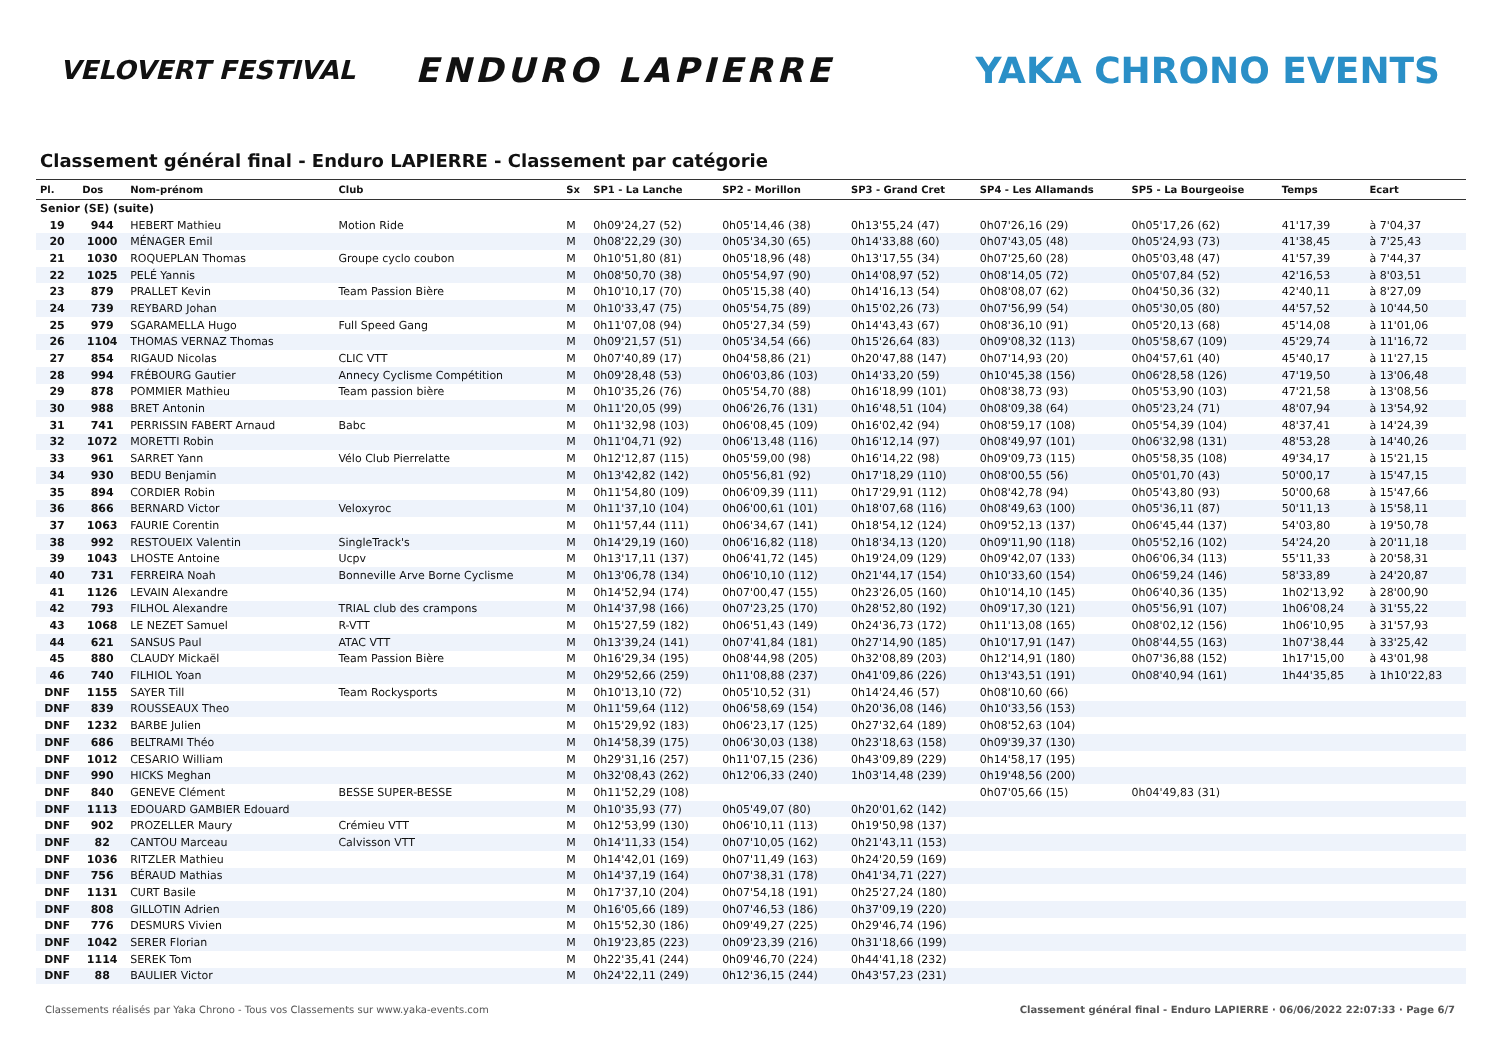VELOVERT FESTIVAL
ENDURO LAPIERRE YAKA CHRONO EVENTS
Classement général final - Enduro LAPIERRE - Classement par catégorie
| Pl. | Dos | Nom-prénom | Club | Sx | SP1 - La Lanche | SP2 - Morillon | SP3 - Grand Cret | SP4 - Les Allamands | SP5 - La Bourgeoise | Temps | Ecart |
| --- | --- | --- | --- | --- | --- | --- | --- | --- | --- | --- | --- |
| Senior (SE) (suite) | | | | | | | | | | | |
| 19 | 944 | HEBERT Mathieu | Motion Ride | M | 0h09'24,27 (52) | 0h05'14,46 (38) | 0h13'55,24 (47) | 0h07'26,16 (29) | 0h05'17,26 (62) | 41'17,39 | à 7'04,37 |
| 20 | 1000 | MÉNAGER Emil | | M | 0h08'22,29 (30) | 0h05'34,30 (65) | 0h14'33,88 (60) | 0h07'43,05 (48) | 0h05'24,93 (73) | 41'38,45 | à 7'25,43 |
| 21 | 1030 | ROQUEPLAN Thomas | Groupe cyclo coubon | M | 0h10'51,80 (81) | 0h05'18,96 (48) | 0h13'17,55 (34) | 0h07'25,60 (28) | 0h05'03,48 (47) | 41'57,39 | à 7'44,37 |
| 22 | 1025 | PELÉ Yannis | | M | 0h08'50,70 (38) | 0h05'54,97 (90) | 0h14'08,97 (52) | 0h08'14,05 (72) | 0h05'07,84 (52) | 42'16,53 | à 8'03,51 |
| 23 | 879 | PRALLET Kevin | Team Passion Bière | M | 0h10'10,17 (70) | 0h05'15,38 (40) | 0h14'16,13 (54) | 0h08'08,07 (62) | 0h04'50,36 (32) | 42'40,11 | à 8'27,09 |
| 24 | 739 | REYBARD Johan | | M | 0h10'33,47 (75) | 0h05'54,75 (89) | 0h15'02,26 (73) | 0h07'56,99 (54) | 0h05'30,05 (80) | 44'57,52 | à 10'44,50 |
| 25 | 979 | SGARAMELLA Hugo | Full Speed Gang | M | 0h11'07,08 (94) | 0h05'27,34 (59) | 0h14'43,43 (67) | 0h08'36,10 (91) | 0h05'20,13 (68) | 45'14,08 | à 11'01,06 |
| 26 | 1104 | THOMAS VERNAZ Thomas | | M | 0h09'21,57 (51) | 0h05'34,54 (66) | 0h15'26,64 (83) | 0h09'08,32 (113) | 0h05'58,67 (109) | 45'29,74 | à 11'16,72 |
| 27 | 854 | RIGAUD Nicolas | CLIC VTT | M | 0h07'40,89 (17) | 0h04'58,86 (21) | 0h20'47,88 (147) | 0h07'14,93 (20) | 0h04'57,61 (40) | 45'40,17 | à 11'27,15 |
| 28 | 994 | FRÉBOURG Gautier | Annecy Cyclisme Compétition | M | 0h09'28,48 (53) | 0h06'03,86 (103) | 0h14'33,20 (59) | 0h10'45,38 (156) | 0h06'28,58 (126) | 47'19,50 | à 13'06,48 |
| 29 | 878 | POMMIER Mathieu | Team passion bière | M | 0h10'35,26 (76) | 0h05'54,70 (88) | 0h16'18,99 (101) | 0h08'38,73 (93) | 0h05'53,90 (103) | 47'21,58 | à 13'08,56 |
| 30 | 988 | BRET Antonin | | M | 0h11'20,05 (99) | 0h06'26,76 (131) | 0h16'48,51 (104) | 0h08'09,38 (64) | 0h05'23,24 (71) | 48'07,94 | à 13'54,92 |
| 31 | 741 | PERRISSIN FABERT Arnaud | Babc | M | 0h11'32,98 (103) | 0h06'08,45 (109) | 0h16'02,42 (94) | 0h08'59,17 (108) | 0h05'54,39 (104) | 48'37,41 | à 14'24,39 |
| 32 | 1072 | MORETTI Robin | | M | 0h11'04,71 (92) | 0h06'13,48 (116) | 0h16'12,14 (97) | 0h08'49,97 (101) | 0h06'32,98 (131) | 48'53,28 | à 14'40,26 |
| 33 | 961 | SARRET Yann | Vélo Club Pierrelatte | M | 0h12'12,87 (115) | 0h05'59,00 (98) | 0h16'14,22 (98) | 0h09'09,73 (115) | 0h05'58,35 (108) | 49'34,17 | à 15'21,15 |
| 34 | 930 | BEDU Benjamin | | M | 0h13'42,82 (142) | 0h05'56,81 (92) | 0h17'18,29 (110) | 0h08'00,55 (56) | 0h05'01,70 (43) | 50'00,17 | à 15'47,15 |
| 35 | 894 | CORDIER Robin | | M | 0h11'54,80 (109) | 0h06'09,39 (111) | 0h17'29,91 (112) | 0h08'42,78 (94) | 0h05'43,80 (93) | 50'00,68 | à 15'47,66 |
| 36 | 866 | BERNARD Victor | Veloxyroc | M | 0h11'37,10 (104) | 0h06'00,61 (101) | 0h18'07,68 (116) | 0h08'49,63 (100) | 0h05'36,11 (87) | 50'11,13 | à 15'58,11 |
| 37 | 1063 | FAURIE Corentin | | M | 0h11'57,44 (111) | 0h06'34,67 (141) | 0h18'54,12 (124) | 0h09'52,13 (137) | 0h06'45,44 (137) | 54'03,80 | à 19'50,78 |
| 38 | 992 | RESTOUEIX Valentin | SingleTrack's | M | 0h14'29,19 (160) | 0h06'16,82 (118) | 0h18'34,13 (120) | 0h09'11,90 (118) | 0h05'52,16 (102) | 54'24,20 | à 20'11,18 |
| 39 | 1043 | LHOSTE Antoine | Ucpv | M | 0h13'17,11 (137) | 0h06'41,72 (145) | 0h19'24,09 (129) | 0h09'42,07 (133) | 0h06'06,34 (113) | 55'11,33 | à 20'58,31 |
| 40 | 731 | FERREIRA Noah | Bonneville Arve Borne Cyclisme | M | 0h13'06,78 (134) | 0h06'10,10 (112) | 0h21'44,17 (154) | 0h10'33,60 (154) | 0h06'59,24 (146) | 58'33,89 | à 24'20,87 |
| 41 | 1126 | LEVAIN Alexandre | | M | 0h14'52,94 (174) | 0h07'00,47 (155) | 0h23'26,05 (160) | 0h10'14,10 (145) | 0h06'40,36 (135) | 1h02'13,92 | à 28'00,90 |
| 42 | 793 | FILHOL Alexandre | TRIAL club des crampons | M | 0h14'37,98 (166) | 0h07'23,25 (170) | 0h28'52,80 (192) | 0h09'17,30 (121) | 0h05'56,91 (107) | 1h06'08,24 | à 31'55,22 |
| 43 | 1068 | LE NEZET Samuel | R-VTT | M | 0h15'27,59 (182) | 0h06'51,43 (149) | 0h24'36,73 (172) | 0h11'13,08 (165) | 0h08'02,12 (156) | 1h06'10,95 | à 31'57,93 |
| 44 | 621 | SANSUS Paul | ATAC VTT | M | 0h13'39,24 (141) | 0h07'41,84 (181) | 0h27'14,90 (185) | 0h10'17,91 (147) | 0h08'44,55 (163) | 1h07'38,44 | à 33'25,42 |
| 45 | 880 | CLAUDY Mickaël | Team Passion Bière | M | 0h16'29,34 (195) | 0h08'44,98 (205) | 0h32'08,89 (203) | 0h12'14,91 (180) | 0h07'36,88 (152) | 1h17'15,00 | à 43'01,98 |
| 46 | 740 | FILHIOL Yoan | | M | 0h29'52,66 (259) | 0h11'08,88 (237) | 0h41'09,86 (226) | 0h13'43,51 (191) | 0h08'40,94 (161) | 1h44'35,85 | à 1h10'22,83 |
| DNF | 1155 | SAYER Till | Team Rockysports | M | 0h10'13,10 (72) | 0h05'10,52 (31) | 0h14'24,46 (57) | 0h08'10,60 (66) | | | |
| DNF | 839 | ROUSSEAUX Theo | | M | 0h11'59,64 (112) | 0h06'58,69 (154) | 0h20'36,08 (146) | 0h10'33,56 (153) | | | |
| DNF | 1232 | BARBE Julien | | M | 0h15'29,92 (183) | 0h06'23,17 (125) | 0h27'32,64 (189) | 0h08'52,63 (104) | | | |
| DNF | 686 | BELTRAMI Théo | | M | 0h14'58,39 (175) | 0h06'30,03 (138) | 0h23'18,63 (158) | 0h09'39,37 (130) | | | |
| DNF | 1012 | CESARIO William | | M | 0h29'31,16 (257) | 0h11'07,15 (236) | 0h43'09,89 (229) | 0h14'58,17 (195) | | | |
| DNF | 990 | HICKS Meghan | | M | 0h32'08,43 (262) | 0h12'06,33 (240) | 1h03'14,48 (239) | 0h19'48,56 (200) | | | |
| DNF | 840 | GENEVE Clément | BESSE SUPER-BESSE | M | 0h11'52,29 (108) | | | 0h07'05,66 (15) | 0h04'49,83 (31) | | |
| DNF | 1113 | EDOUARD GAMBIER Edouard | | M | 0h10'35,93 (77) | 0h05'49,07 (80) | 0h20'01,62 (142) | | | | |
| DNF | 902 | PROZELLER Maury | Crémieu VTT | M | 0h12'53,99 (130) | 0h06'10,11 (113) | 0h19'50,98 (137) | | | | |
| DNF | 82 | CANTOU Marceau | Calvisson VTT | M | 0h14'11,33 (154) | 0h07'10,05 (162) | 0h21'43,11 (153) | | | | |
| DNF | 1036 | RITZLER Mathieu | | M | 0h14'42,01 (169) | 0h07'11,49 (163) | 0h24'20,59 (169) | | | | |
| DNF | 756 | BÉRAUD Mathias | | M | 0h14'37,19 (164) | 0h07'38,31 (178) | 0h41'34,71 (227) | | | | |
| DNF | 1131 | CURT Basile | | M | 0h17'37,10 (204) | 0h07'54,18 (191) | 0h25'27,24 (180) | | | | |
| DNF | 808 | GILLOTIN Adrien | | M | 0h16'05,66 (189) | 0h07'46,53 (186) | 0h37'09,19 (220) | | | | |
| DNF | 776 | DESMURS Vivien | | M | 0h15'52,30 (186) | 0h09'49,27 (225) | 0h29'46,74 (196) | | | | |
| DNF | 1042 | SERER Florian | | M | 0h19'23,85 (223) | 0h09'23,39 (216) | 0h31'18,66 (199) | | | | |
| DNF | 1114 | SEREK Tom | | M | 0h22'35,41 (244) | 0h09'46,70 (224) | 0h44'41,18 (232) | | | | |
| DNF | 88 | BAULIER Victor | | M | 0h24'22,11 (249) | 0h12'36,15 (244) | 0h43'57,23 (231) | | | | |
Classements réalisés par Yaka Chrono - Tous vos Classements sur www.yaka-events.com Classement général final - Enduro LAPIERRE · 06/06/2022 22:07:33 · Page 6/7